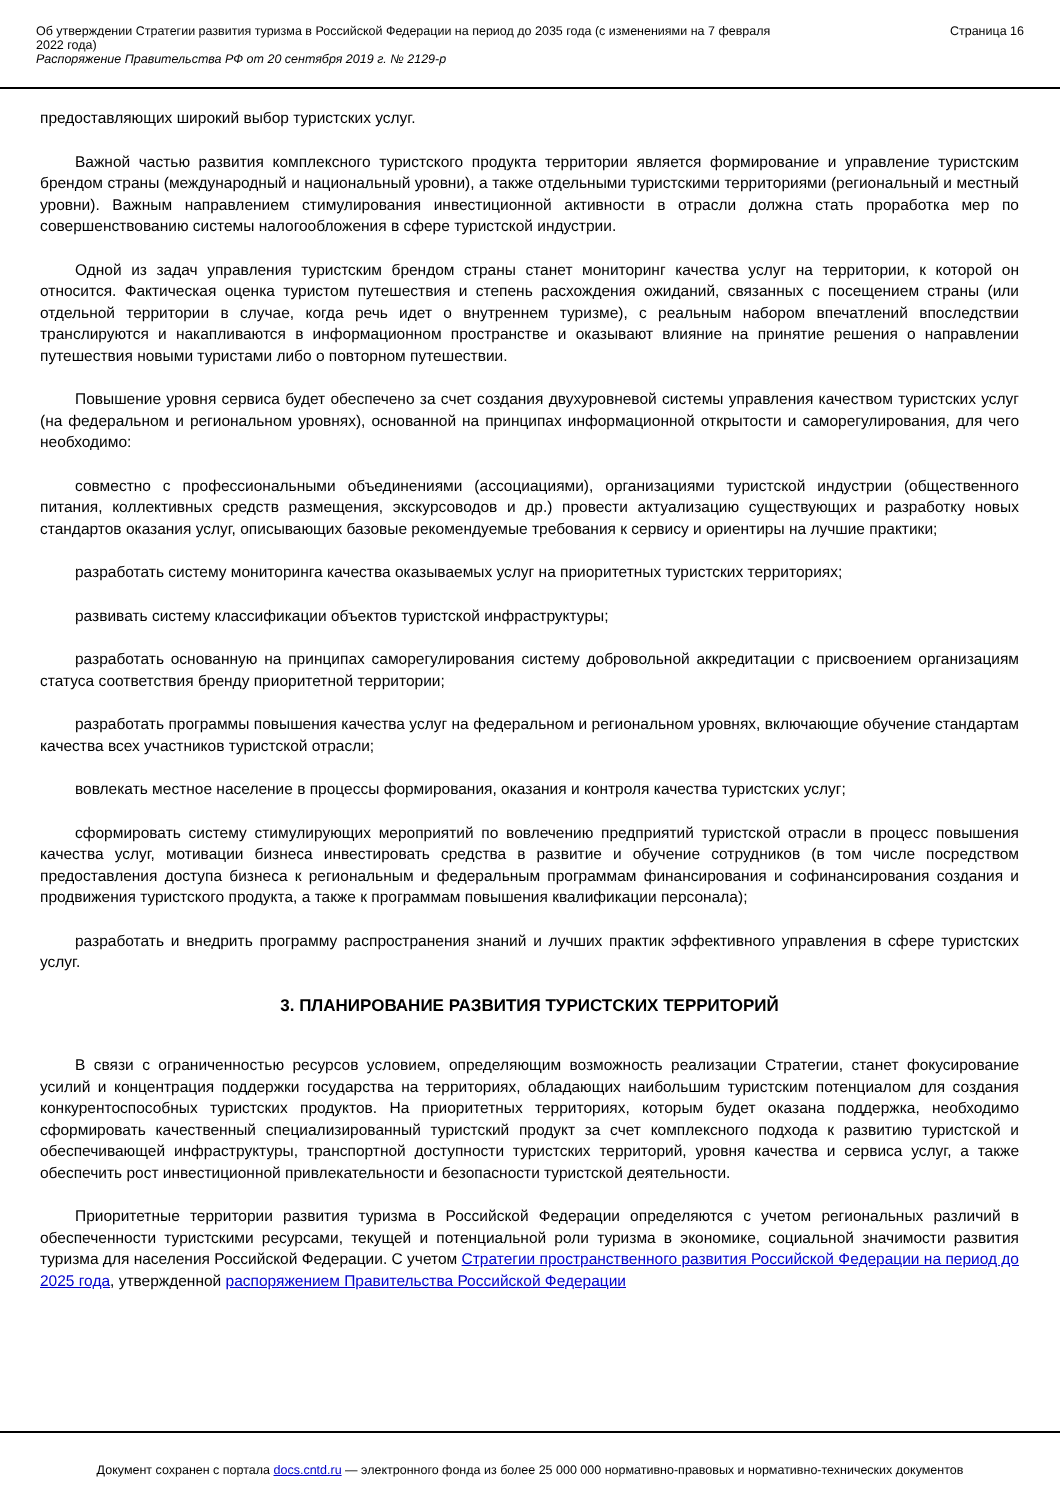Об утверждении Стратегии развития туризма в Российской Федерации на период до 2035 года (с изменениями на 7 февраля
2022 года)
Распоряжение Правительства РФ от 20 сентября 2019 г. № 2129-р
Страница 16
предоставляющих широкий выбор туристских услуг.
Важной частью развития комплексного туристского продукта территории является формирование и управление туристским брендом страны (международный и национальный уровни), а также отдельными туристскими территориями (региональный и местный уровни). Важным направлением стимулирования инвестиционной активности в отрасли должна стать проработка мер по совершенствованию системы налогообложения в сфере туристской индустрии.
Одной из задач управления туристским брендом страны станет мониторинг качества услуг на территории, к которой он относится. Фактическая оценка туристом путешествия и степень расхождения ожиданий, связанных с посещением страны (или отдельной территории в случае, когда речь идет о внутреннем туризме), с реальным набором впечатлений впоследствии транслируются и накапливаются в информационном пространстве и оказывают влияние на принятие решения о направлении путешествия новыми туристами либо о повторном путешествии.
Повышение уровня сервиса будет обеспечено за счет создания двухуровневой системы управления качеством туристских услуг (на федеральном и региональном уровнях), основанной на принципах информационной открытости и саморегулирования, для чего необходимо:
совместно с профессиональными объединениями (ассоциациями), организациями туристской индустрии (общественного питания, коллективных средств размещения, экскурсоводов и др.) провести актуализацию существующих и разработку новых стандартов оказания услуг, описывающих базовые рекомендуемые требования к сервису и ориентиры на лучшие практики;
разработать систему мониторинга качества оказываемых услуг на приоритетных туристских территориях;
развивать систему классификации объектов туристской инфраструктуры;
разработать основанную на принципах саморегулирования систему добровольной аккредитации с присвоением организациям статуса соответствия бренду приоритетной территории;
разработать программы повышения качества услуг на федеральном и региональном уровнях, включающие обучение стандартам качества всех участников туристской отрасли;
вовлекать местное население в процессы формирования, оказания и контроля качества туристских услуг;
сформировать систему стимулирующих мероприятий по вовлечению предприятий туристской отрасли в процесс повышения качества услуг, мотивации бизнеса инвестировать средства в развитие и обучение сотрудников (в том числе посредством предоставления доступа бизнеса к региональным и федеральным программам финансирования и софинансирования создания и продвижения туристского продукта, а также к программам повышения квалификации персонала);
разработать и внедрить программу распространения знаний и лучших практик эффективного управления в сфере туристских услуг.
3. ПЛАНИРОВАНИЕ РАЗВИТИЯ ТУРИСТСКИХ ТЕРРИТОРИЙ
В связи с ограниченностью ресурсов условием, определяющим возможность реализации Стратегии, станет фокусирование усилий и концентрация поддержки государства на территориях, обладающих наибольшим туристским потенциалом для создания конкурентоспособных туристских продуктов. На приоритетных территориях, которым будет оказана поддержка, необходимо сформировать качественный специализированный туристский продукт за счет комплексного подхода к развитию туристской и обеспечивающей инфраструктуры, транспортной доступности туристских территорий, уровня качества и сервиса услуг, а также обеспечить рост инвестиционной привлекательности и безопасности туристской деятельности.
Приоритетные территории развития туризма в Российской Федерации определяются с учетом региональных различий в обеспеченности туристскими ресурсами, текущей и потенциальной роли туризма в экономике, социальной значимости развития туризма для населения Российской Федерации. С учетом Стратегии пространственного развития Российской Федерации на период до 2025 года, утвержденной распоряжением Правительства Российской Федерации
Документ сохранен с портала docs.cntd.ru — электронного фонда из более 25 000 000 нормативно-правовых и нормативно-технических документов